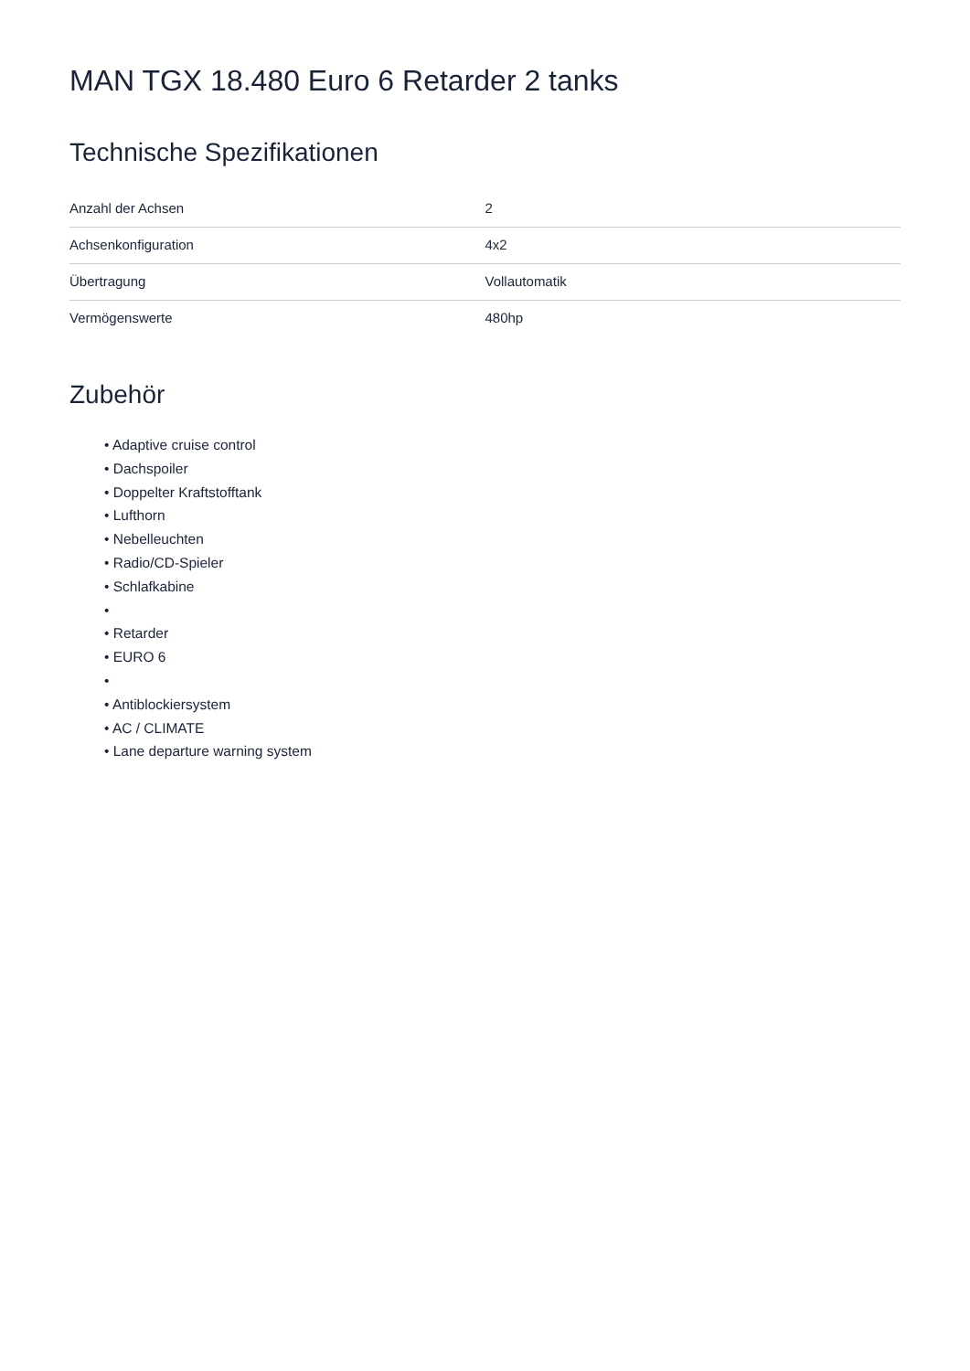MAN TGX 18.480 Euro 6 Retarder 2 tanks
Technische Spezifikationen
| Anzahl der Achsen | 2 |
| Achsenkonfiguration | 4x2 |
| Übertragung | Vollautomatik |
| Vermögenswerte | 480hp |
Zubehör
• Adaptive cruise control
• Dachspoiler
• Doppelter Kraftstofftank
• Lufthorn
• Nebelleuchten
• Radio/CD-Spieler
• Schlafkabine
•
• Retarder
• EURO 6
•
• Antiblockiersystem
• AC / CLIMATE
• Lane departure warning system